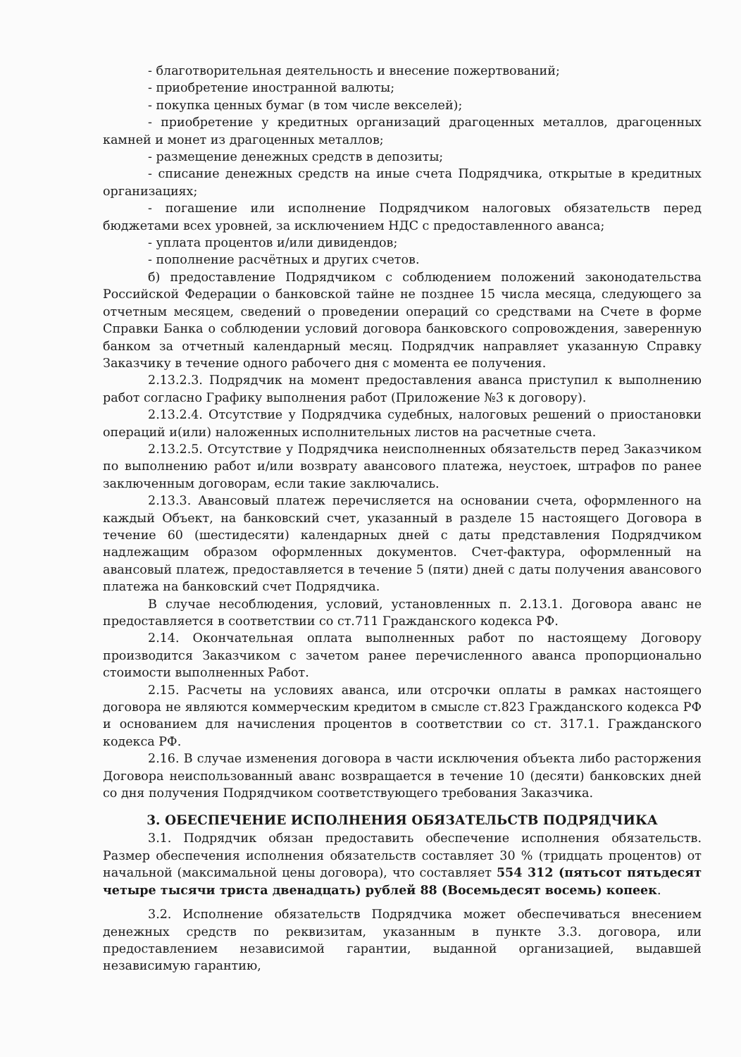- благотворительная деятельность и внесение пожертвований;
- приобретение иностранной валюты;
- покупка ценных бумаг (в том числе векселей);
- приобретение у кредитных организаций драгоценных металлов, драгоценных камней и монет из драгоценных металлов;
- размещение денежных средств в депозиты;
- списание денежных средств на иные счета Подрядчика, открытые в кредитных организациях;
- погашение или исполнение Подрядчиком налоговых обязательств перед бюджетами всех уровней, за исключением НДС с предоставленного аванса;
- уплата процентов и/или дивидендов;
- пополнение расчётных и других счетов.
б) предоставление Подрядчиком с соблюдением положений законодательства Российской Федерации о банковской тайне не позднее 15 числа месяца, следующего за отчетным месяцем, сведений о проведении операций со средствами на Счете в форме Справки Банка о соблюдении условий договора банковского сопровождения, заверенную банком за отчетный календарный месяц. Подрядчик направляет указанную Справку Заказчику в течение одного рабочего дня с момента ее получения.
2.13.2.3. Подрядчик на момент предоставления аванса приступил к выполнению работ согласно Графику выполнения работ (Приложение №3 к договору).
2.13.2.4. Отсутствие у Подрядчика судебных, налоговых решений о приостановки операций и(или) наложенных исполнительных листов на расчетные счета.
2.13.2.5. Отсутствие у Подрядчика неисполненных обязательств перед Заказчиком по выполнению работ и/или возврату авансового платежа, неустоек, штрафов по ранее заключенным договорам, если такие заключались.
2.13.3. Авансовый платеж перечисляется на основании счета, оформленного на каждый Объект, на банковский счет, указанный в разделе 15 настоящего Договора в течение 60 (шестидесяти) календарных дней с даты представления Подрядчиком надлежащим образом оформленных документов. Счет-фактура, оформленный на авансовый платеж, предоставляется в течение 5 (пяти) дней с даты получения авансового платежа на банковский счет Подрядчика.
В случае несоблюдения, условий, установленных п. 2.13.1. Договора аванс не предоставляется в соответствии со ст.711 Гражданского кодекса РФ.
2.14. Окончательная оплата выполненных работ по настоящему Договору производится Заказчиком с зачетом ранее перечисленного аванса пропорционально стоимости выполненных Работ.
2.15. Расчеты на условиях аванса, или отсрочки оплаты в рамках настоящего договора не являются коммерческим кредитом в смысле ст.823 Гражданского кодекса РФ и основанием для начисления процентов в соответствии со ст. 317.1. Гражданского кодекса РФ.
2.16. В случае изменения договора в части исключения объекта либо расторжения Договора неиспользованный аванс возвращается в течение 10 (десяти) банковских дней со дня получения Подрядчиком соответствующего требования Заказчика.
3. ОБЕСПЕЧЕНИЕ ИСПОЛНЕНИЯ ОБЯЗАТЕЛЬСТВ ПОДРЯДЧИКА
3.1. Подрядчик обязан предоставить обеспечение исполнения обязательств. Размер обеспечения исполнения обязательств составляет 30 % (тридцать процентов) от начальной (максимальной цены договора), что составляет 554 312 (пятьсот пятьдесят четыре тысячи триста двенадцать) рублей 88 (Восемьдесят восемь) копеек.
3.2. Исполнение обязательств Подрядчика может обеспечиваться внесением денежных средств по реквизитам, указанным в пункте 3.3. договора, или предоставлением независимой гарантии, выданной организацией, выдавшей независимую гарантию,